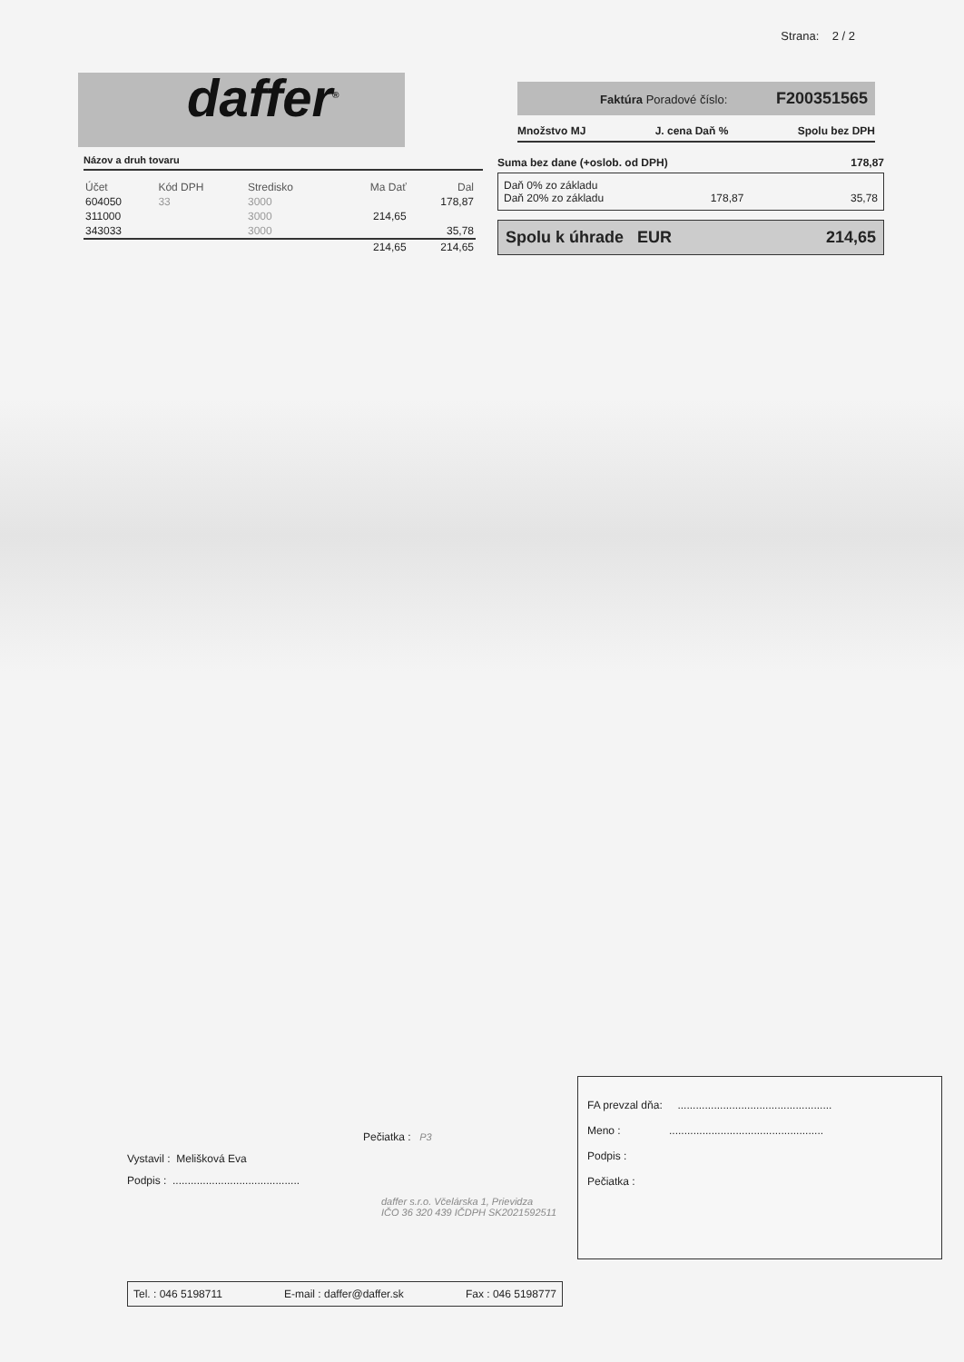Strana: 2 / 2
daffer<sup>®</sup>
Faktúra Poradové číslo: F200351565
Množstvo MJ J. cena Daň % Spolu bez DPH
Názov a druh tovaru
| Účet | Kód DPH | Stredisko | Ma Dať | Dal |
| --- | --- | --- | --- | --- |
| 604050 | 33 | 3000 | | 178,87 |
| 311000 | | 3000 | 214,65 | |
| 343033 | | 3000 | | 35,78 |
| | | | 214,65 | 214,65 |
Suma bez dane (+oslob. od DPH) 178,87
Daň 0% zo základu
Daň 20% zo základu 178,87 35,78
Spolu k úhrade EUR 214,65
Pečiatka : P3
Vystavil : Melišková Eva
Podpis : ..........................................
daffer s.r.o. Včelárska 1, Prievidza
IČO 36 320 439 IČDPH SK2021592511
Tel. : 046 5198711 E-mail : daffer@daffer.sk Fax : 046 5198777
FA prevzal dňa: ...................................................
Meno : ...................................................
Podpis :
Pečiatka :